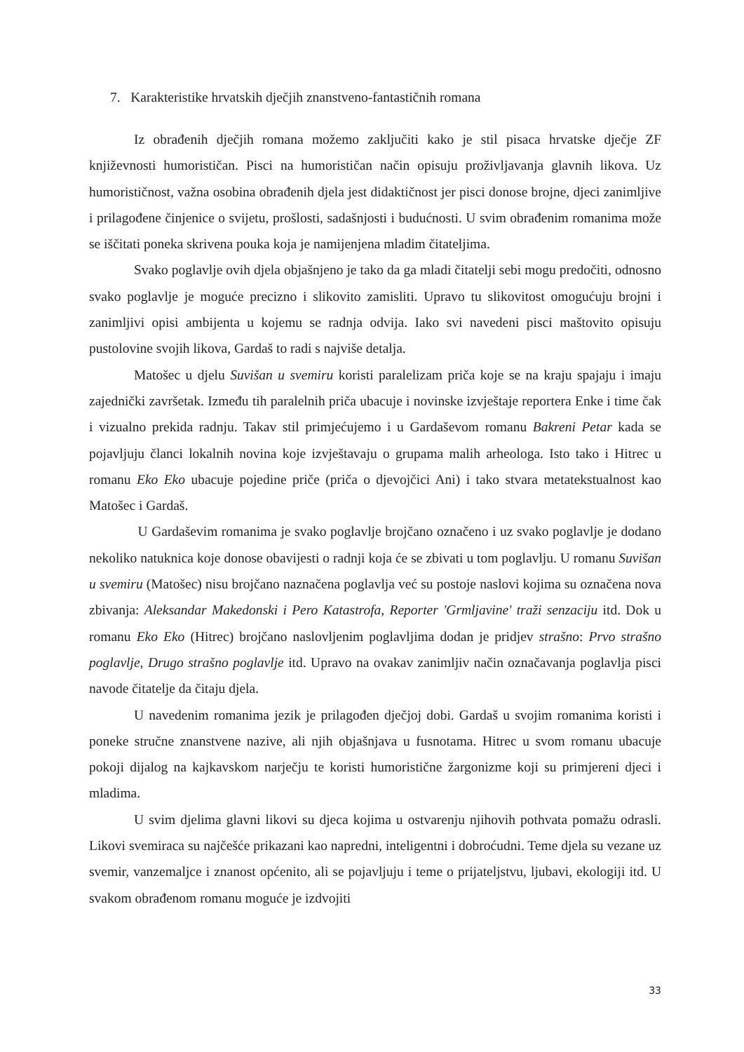7. Karakteristike hrvatskih dječjih znanstveno-fantastičnih romana
Iz obrađenih dječjih romana možemo zaključiti kako je stil pisaca hrvatske dječje ZF književnosti humorističan. Pisci na humorističan način opisuju proživljavanja glavnih likova. Uz humorističnost, važna osobina obrađenih djela jest didaktičnost jer pisci donose brojne, djeci zanimljive i prilagođene činjenice o svijetu, prošlosti, sadašnjosti i budućnosti. U svim obrađenim romanima može se iščitati poneka skrivena pouka koja je namijenjena mladim čitateljima.
Svako poglavlje ovih djela objašnjeno je tako da ga mladi čitatelji sebi mogu predočiti, odnosno svako poglavlje je moguće precizno i slikovito zamisliti. Upravo tu slikovitost omogućuju brojni i zanimljivi opisi ambijenta u kojemu se radnja odvija. Iako svi navedeni pisci maštovito opisuju pustolovine svojih likova, Gardaš to radi s najviše detalja.
Matošec u djelu Suvišan u svemiru koristi paralelizam priča koje se na kraju spajaju i imaju zajednički završetak. Između tih paralelnih priča ubacuje i novinske izvještaje reportera Enke i time čak i vizualno prekida radnju. Takav stil primjećujemo i u Gardaševom romanu Bakreni Petar kada se pojavljuju članci lokalnih novina koje izvještavaju o grupama malih arheologa. Isto tako i Hitrec u romanu Eko Eko ubacuje pojedine priče (priča o djevojčici Ani) i tako stvara metatekstualnost kao Matošec i Gardaš.
U Gardaševim romanima je svako poglavlje brojčano označeno i uz svako poglavlje je dodano nekoliko natuknica koje donose obavijesti o radnji koja će se zbivati u tom poglavlju. U romanu Suvišan u svemiru (Matošec) nisu brojčano naznačena poglavlja već su postoje naslovi kojima su označena nova zbivanja: Aleksandar Makedonski i Pero Katastrofa, Reporter 'Grmljavine' traži senzaciju itd. Dok u romanu Eko Eko (Hitrec) brojčano naslovljenim poglavljima dodan je pridjev strašno: Prvo strašno poglavlje, Drugo strašno poglavlje itd. Upravo na ovakav zanimljiv način označavanja poglavlja pisci navode čitatelje da čitaju djela.
U navedenim romanima jezik je prilagođen dječjoj dobi. Gardaš u svojim romanima koristi i poneke stručne znanstvene nazive, ali njih objašnjava u fusnotama. Hitrec u svom romanu ubacuje pokoji dijalog na kajkavskom narječju te koristi humoristične žargonizme koji su primjereni djeci i mladima.
U svim djelima glavni likovi su djeca kojima u ostvarenju njihovih pothvata pomažu odrasli. Likovi svemiraca su najčešće prikazani kao napredni, inteligentni i dobroćudni. Teme djela su vezane uz svemir, vanzemaljce i znanost općenito, ali se pojavljuju i teme o prijateljstvu, ljubavi, ekologiji itd. U svakom obrađenom romanu moguće je izdvojiti
33